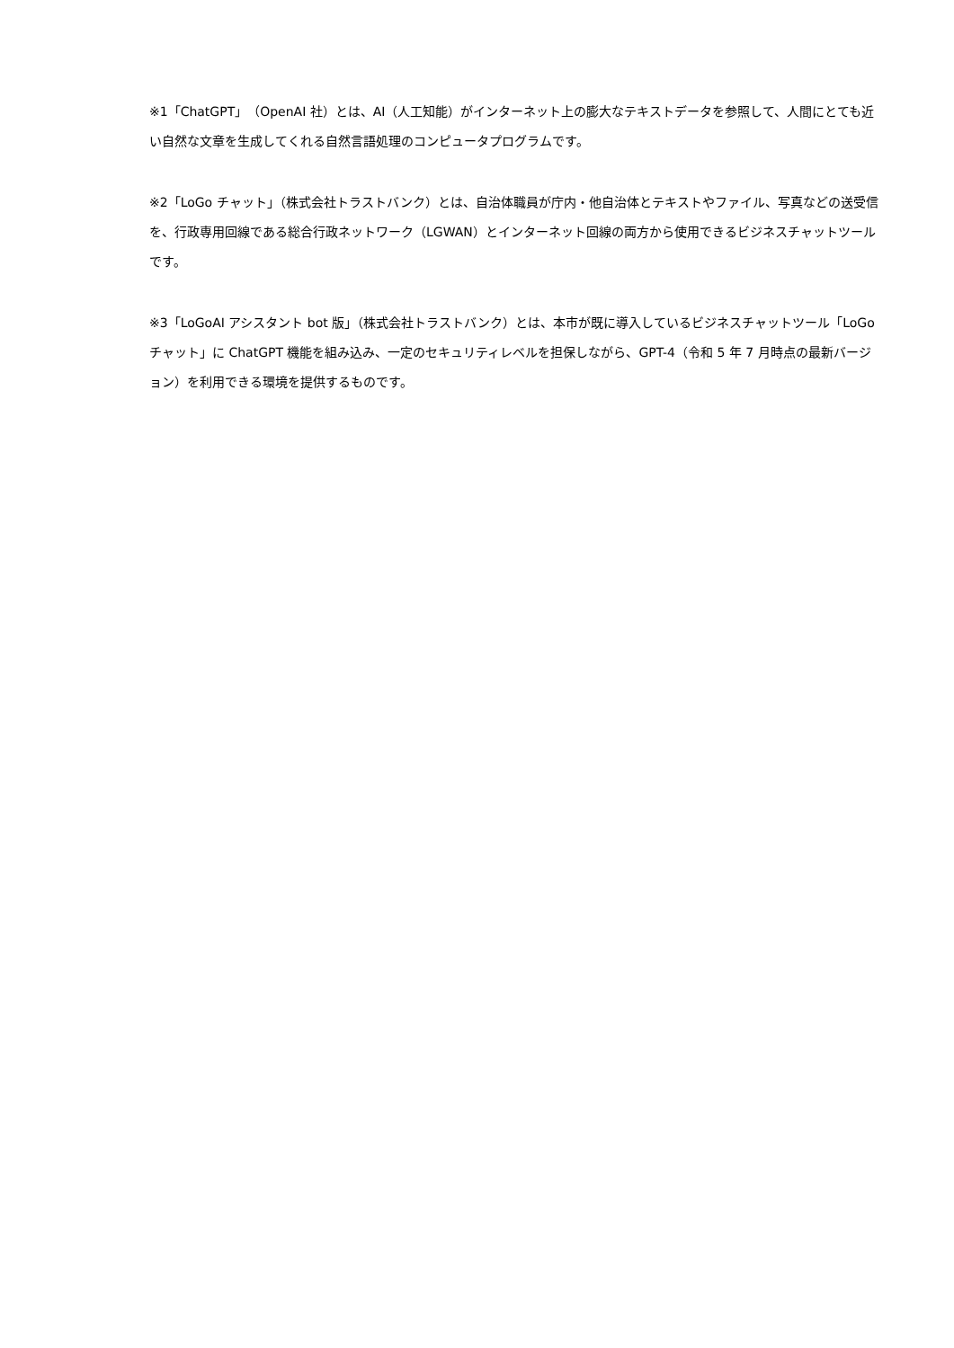※1「ChatGPT」（OpenAI 社）とは、AI（人工知能）がインターネット上の膨大なテキストデータを参照して、人間にとても近い自然な文章を生成してくれる自然言語処理のコンピュータプログラムです。
※2「LoGo チャット」（株式会社トラストバンク）とは、自治体職員が庁内・他自治体とテキストやファイル、写真などの送受信を、行政専用回線である総合行政ネットワーク（LGWAN）とインターネット回線の両方から使用できるビジネスチャットツールです。
※3「LoGoAI アシスタント bot 版」（株式会社トラストバンク）とは、本市が既に導入しているビジネスチャットツール「LoGo チャット」に ChatGPT 機能を組み込み、一定のセキュリティレベルを担保しながら、GPT-4（令和 5 年 7 月時点の最新バージョン）を利用できる環境を提供するものです。